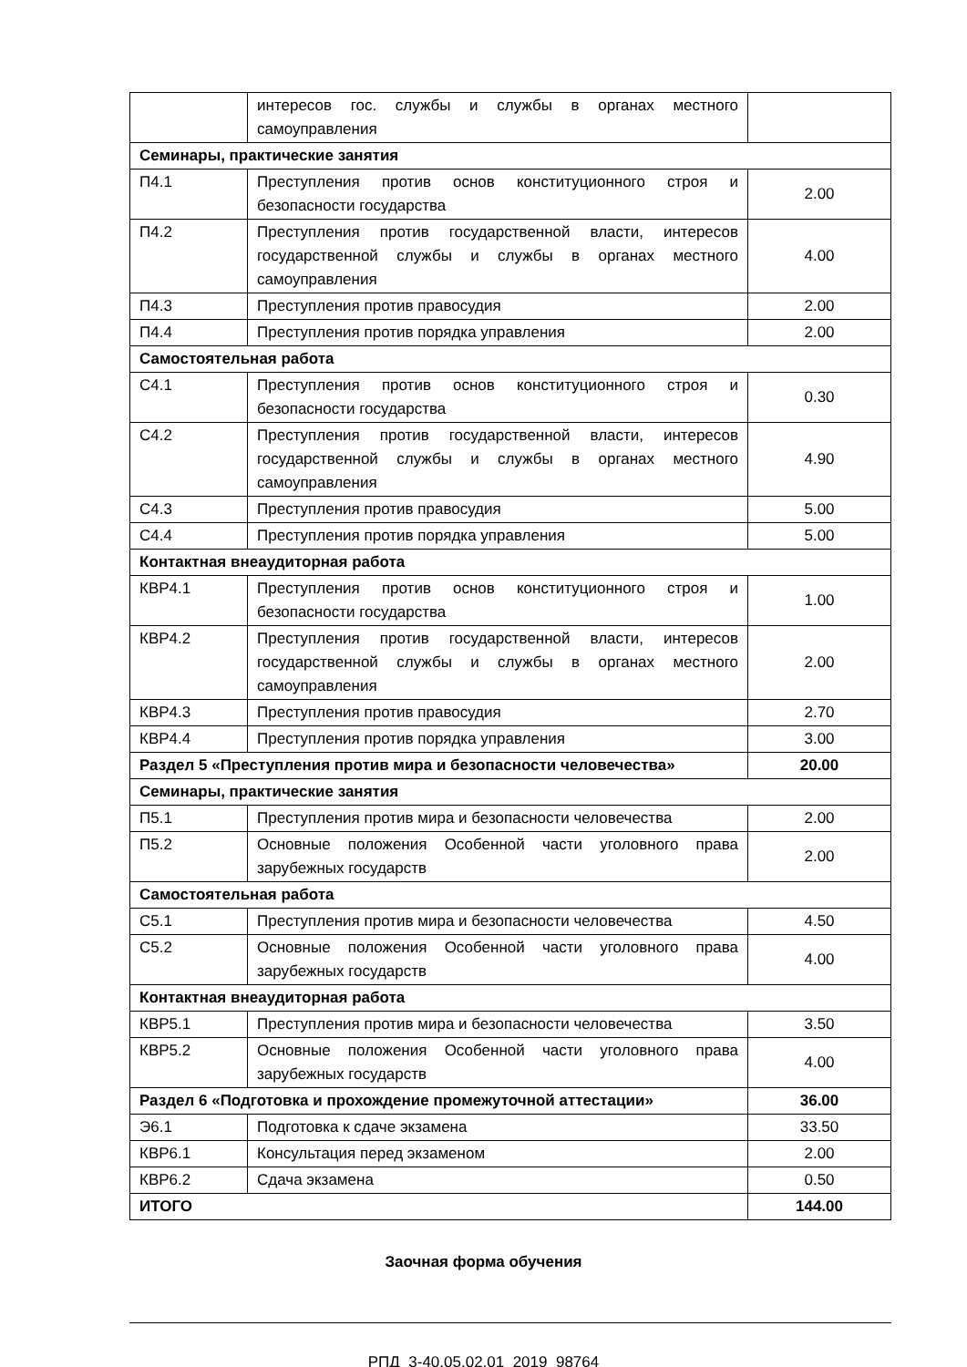| | интересов гос. службы и службы в органах местного самоуправления | |
| Семинары, практические занятия | | |
| П4.1 | Преступления против основ конституционного строя и безопасности государства | 2.00 |
| П4.2 | Преступления против государственной власти, интересов государственной службы и службы в органах местного самоуправления | 4.00 |
| П4.3 | Преступления против правосудия | 2.00 |
| П4.4 | Преступления против порядка управления | 2.00 |
| Самостоятельная работа | | |
| С4.1 | Преступления против основ конституционного строя и безопасности государства | 0.30 |
| С4.2 | Преступления против государственной власти, интересов государственной службы и службы в органах местного самоуправления | 4.90 |
| С4.3 | Преступления против правосудия | 5.00 |
| С4.4 | Преступления против порядка управления | 5.00 |
| Контактная внеаудиторная работа | | |
| КВР4.1 | Преступления против основ конституционного строя и безопасности государства | 1.00 |
| КВР4.2 | Преступления против государственной власти, интересов государственной службы и службы в органах местного самоуправления | 2.00 |
| КВР4.3 | Преступления против правосудия | 2.70 |
| КВР4.4 | Преступления против порядка управления | 3.00 |
| Раздел 5 «Преступления против мира и безопасности человечества» | | 20.00 |
| Семинары, практические занятия | | |
| П5.1 | Преступления против мира и безопасности человечества | 2.00 |
| П5.2 | Основные положения Особенной части уголовного права зарубежных государств | 2.00 |
| Самостоятельная работа | | |
| С5.1 | Преступления против мира и безопасности человечества | 4.50 |
| С5.2 | Основные положения Особенной части уголовного права зарубежных государств | 4.00 |
| Контактная внеаудиторная работа | | |
| КВР5.1 | Преступления против мира и безопасности человечества | 3.50 |
| КВР5.2 | Основные положения Особенной части уголовного права зарубежных государств | 4.00 |
| Раздел 6 «Подготовка и прохождение промежуточной аттестации» | | 36.00 |
| Э6.1 | Подготовка к сдаче экзамена | 33.50 |
| КВР6.1 | Консультация перед экзаменом | 2.00 |
| КВР6.2 | Сдача экзамена | 0.50 |
| ИТОГО | | 144.00 |
Заочная форма обучения
РПД_3-40.05.02.01_2019_98764